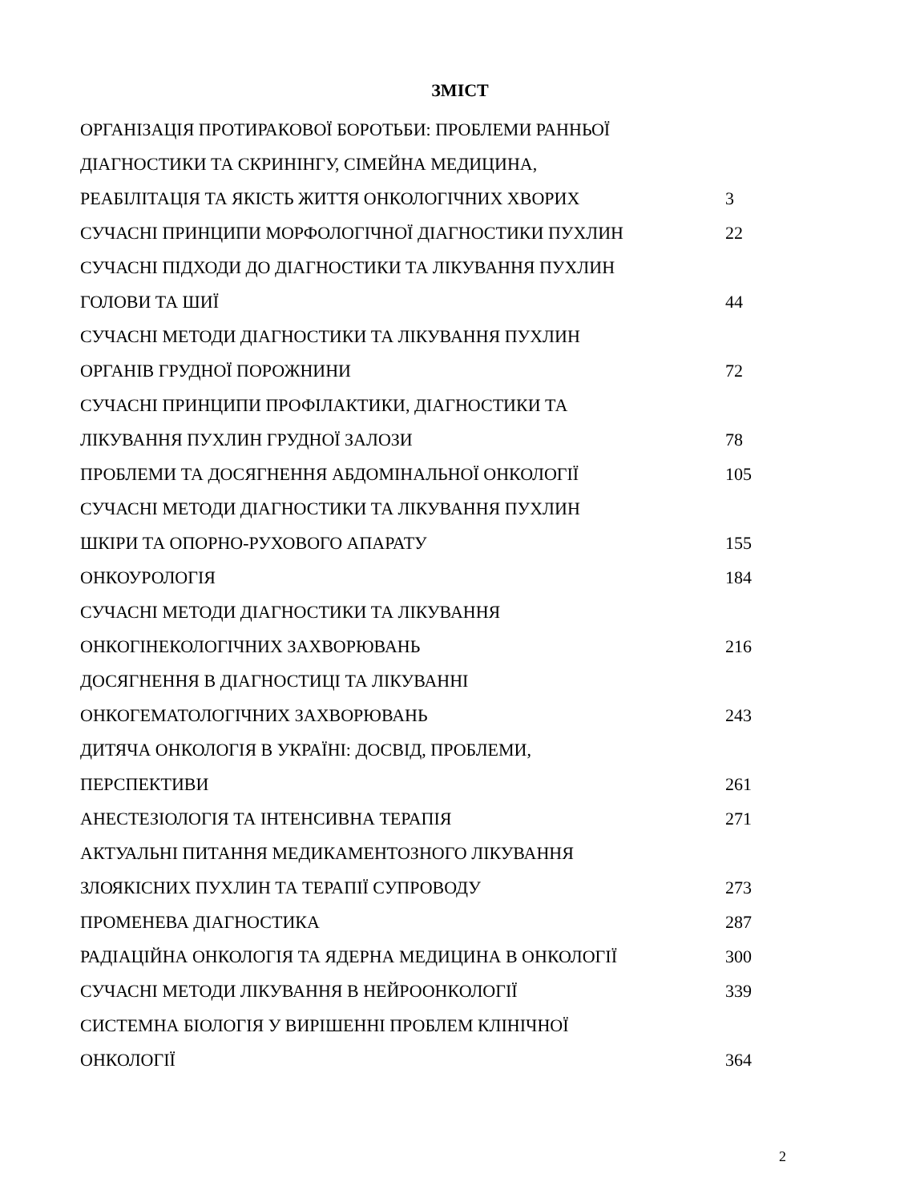ЗМІСТ
| ОРГАНІЗАЦІЯ ПРОТИРАКОВОЇ БОРОТЬБИ: ПРОБЛЕМИ РАННЬОЇ | |
| ДІАГНОСТИКИ ТА СКРИНІНГУ, СІМЕЙНА МЕДИЦИНА, | |
| РЕАБІЛІТАЦІЯ ТА ЯКІСТЬ ЖИТТЯ ОНКОЛОГІЧНИХ ХВОРИХ | 3 |
| СУЧАСНІ ПРИНЦИПИ МОРФОЛОГІЧНОЇ ДІАГНОСТИКИ ПУХЛИН | 22 |
| СУЧАСНІ ПІДХОДИ ДО ДІАГНОСТИКИ ТА ЛІКУВАННЯ ПУХЛИН | |
| ГОЛОВИ ТА ШИЇ | 44 |
| СУЧАСНІ МЕТОДИ ДІАГНОСТИКИ ТА ЛІКУВАННЯ ПУХЛИН | |
| ОРГАНІВ ГРУДНОЇ ПОРОЖНИНИ | 72 |
| СУЧАСНІ ПРИНЦИПИ ПРОФІЛАКТИКИ, ДІАГНОСТИКИ ТА | |
| ЛІКУВАННЯ ПУХЛИН ГРУДНОЇ ЗАЛОЗИ | 78 |
| ПРОБЛЕМИ ТА ДОСЯГНЕННЯ АБДОМІНАЛЬНОЇ ОНКОЛОГІЇ | 105 |
| СУЧАСНІ МЕТОДИ ДІАГНОСТИКИ ТА ЛІКУВАННЯ ПУХЛИН | |
| ШКІРИ ТА ОПОРНО-РУХОВОГО АПАРАТУ | 155 |
| ОНКОУРОЛОГІЯ | 184 |
| СУЧАСНІ МЕТОДИ ДІАГНОСТИКИ ТА ЛІКУВАННЯ | |
| ОНКОГІНЕКОЛОГІЧНИХ ЗАХВОРЮВАНЬ | 216 |
| ДОСЯГНЕННЯ В ДІАГНОСТИЦІ ТА ЛІКУВАННІ | |
| ОНКОГЕМАТОЛОГІЧНИХ ЗАХВОРЮВАНЬ | 243 |
| ДИТЯЧА ОНКОЛОГІЯ В УКРАЇНІ: ДОСВІД, ПРОБЛЕМИ, | |
| ПЕРСПЕКТИВИ | 261 |
| АНЕСТЕЗІОЛОГІЯ ТА ІНТЕНСИВНА ТЕРАПІЯ | 271 |
| АКТУАЛЬНІ ПИТАННЯ МЕДИКАМЕНТОЗНОГО ЛІКУВАННЯ | |
| ЗЛОЯКІСНИХ ПУХЛИН ТА ТЕРАПІЇ СУПРОВОДУ | 273 |
| ПРОМЕНЕВА ДІАГНОСТИКА | 287 |
| РАДІАЦІЙНА ОНКОЛОГІЯ ТА ЯДЕРНА МЕДИЦИНА В ОНКОЛОГІЇ | 300 |
| СУЧАСНІ МЕТОДИ ЛІКУВАННЯ В НЕЙРООНКОЛОГІЇ | 339 |
| СИСТЕМНА БІОЛОГІЯ У ВИРІШЕННІ ПРОБЛЕМ КЛІНІЧНОЇ | |
| ОНКОЛОГІЇ | 364 |
2